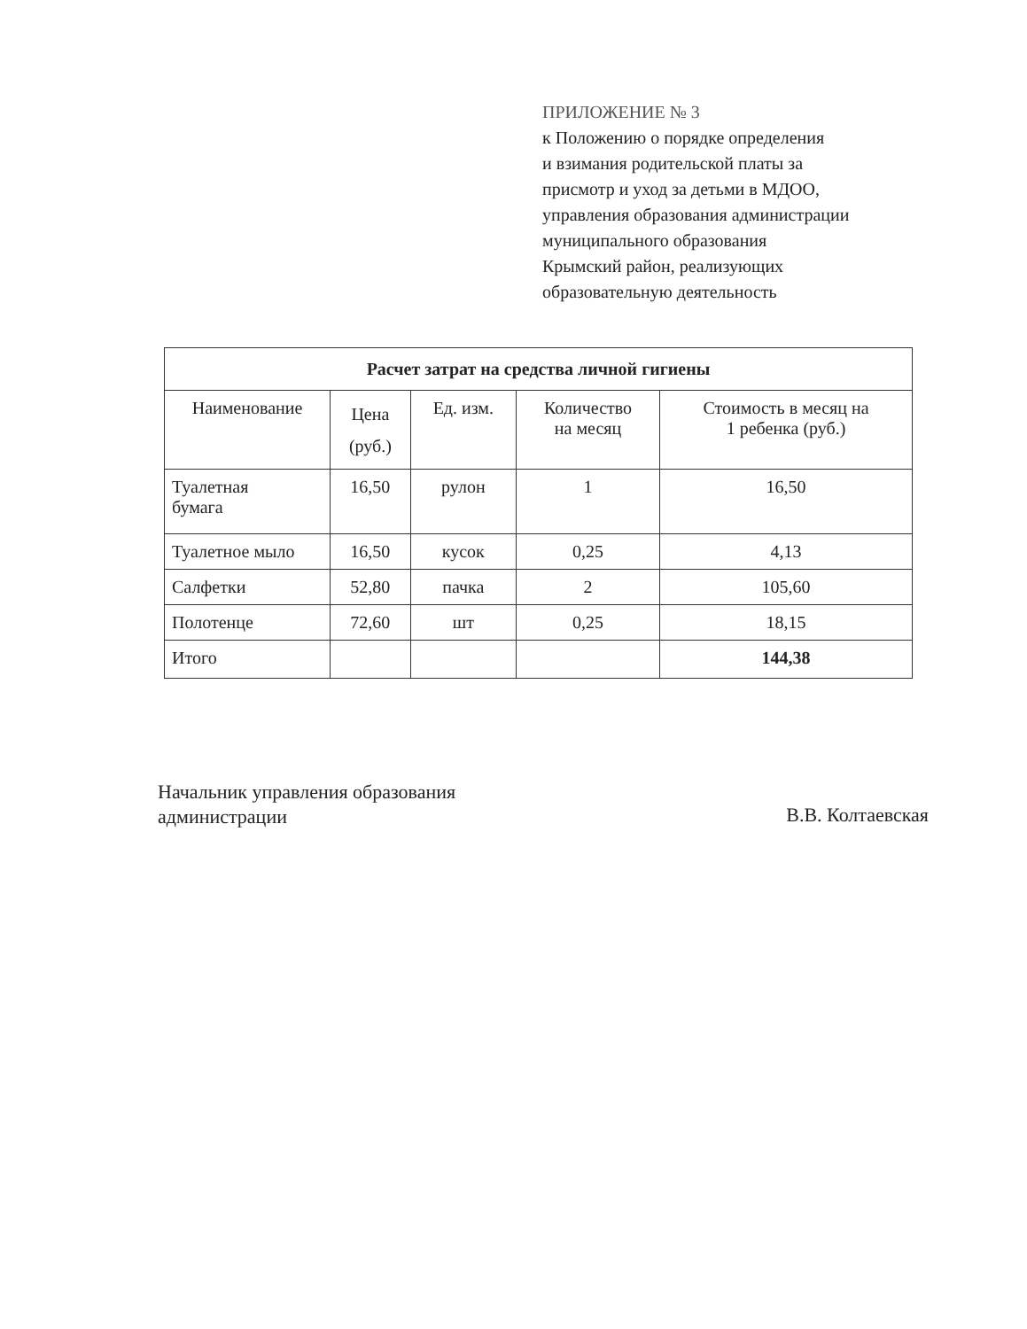ПРИЛОЖЕНИЕ № 3
к Положению о порядке определения
и взимания родительской платы за
присмотр и уход за детьми в МДОО,
управления образования администрации
муниципального образования
Крымский район, реализующих
образовательную деятельность
| Расчет затрат на средства личной гигиены | | | | |
| --- | --- | --- | --- | --- |
| Наименование | Цена (руб.) | Ед. изм. | Количество на месяц | Стоимость в месяц на 1 ребенка (руб.) |
| Туалетная бумага | 16,50 | рулон | 1 | 16,50 |
| Туалетное мыло | 16,50 | кусок | 0,25 | 4,13 |
| Салфетки | 52,80 | пачка | 2 | 105,60 |
| Полотенце | 72,60 | шт | 0,25 | 18,15 |
| Итого | | | | 144,38 |
Начальник управления образования
администрации
В.В. Колтаевская